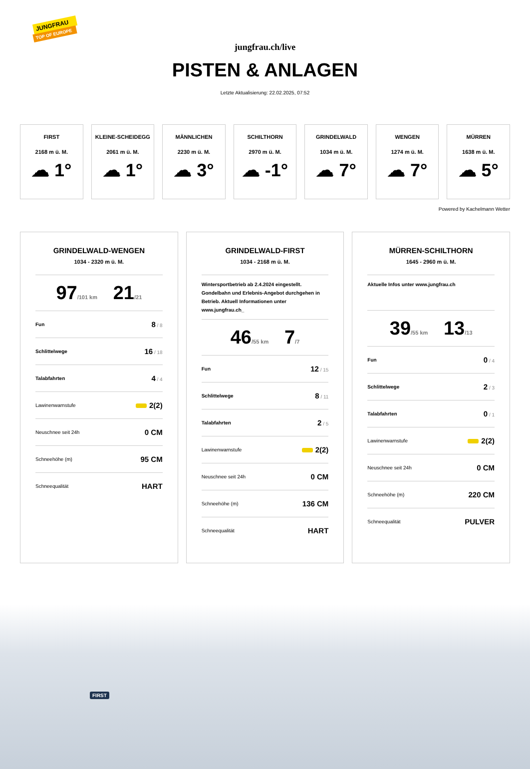JUNGFRAU
TOP OF EUROPE
jungfrau.ch/live
PISTEN & ANLAGEN
Letzte Aktualisierung: 22.02.2025, 07:52
FIRST
2168 m ü. M.
☁ 1°
KLEINE-SCHEIDEGG
2061 m ü. M.
☁ 1°
MÄNNLICHEN
2230 m ü. M.
☁ 3°
SCHILTHORN
2970 m ü. M.
☁ -1°
GRINDELWALD
1034 m ü. M.
☁ 7°
WENGEN
1274 m ü. M.
☁ 7°
MÜRREN
1638 m ü. M.
☁ 5°
Powered by Kachelmann Wetter
GRINDELWALD-WENGEN
1034 - 2320 m ü. M.
97/101 km 21/21
Fun 8 / 8
Schlittelwege 16 / 18
Talabfahrten 4 / 4
Lawinenwarnstufe 2(2)
Neuschnee seit 24h 0 CM
Schneehöhe (m) 95 CM
Schneequalität HART
GRINDELWALD-FIRST
1034 - 2168 m ü. M.
Wintersportbetrieb ab 2.4.2024 eingestellt. Gondelbahn und Erlebnis-Angebot durchgehen in Betrieb. Aktuell Informationen unter www.jungfrau.ch_
46/55 km 7/7
Fun 12 / 15
Schlittelwege 8 / 11
Talabfahrten 2 / 5
Lawinenwarnstufe 2(2)
Neuschnee seit 24h 0 CM
Schneehöhe (m) 136 CM
Schneequalität HART
MÜRREN-SCHILTHORN
1645 - 2960 m ü. M.
Aktuelle Infos unter www.jungfrau.ch
39/55 km 13/13
Fun 0 / 4
Schlittelwege 2 / 3
Talabfahrten 0 / 1
Lawinenwarnstufe 2(2)
Neuschnee seit 24h 0 CM
Schneehöhe (m) 220 CM
Schneequalität PULVER
FIRST